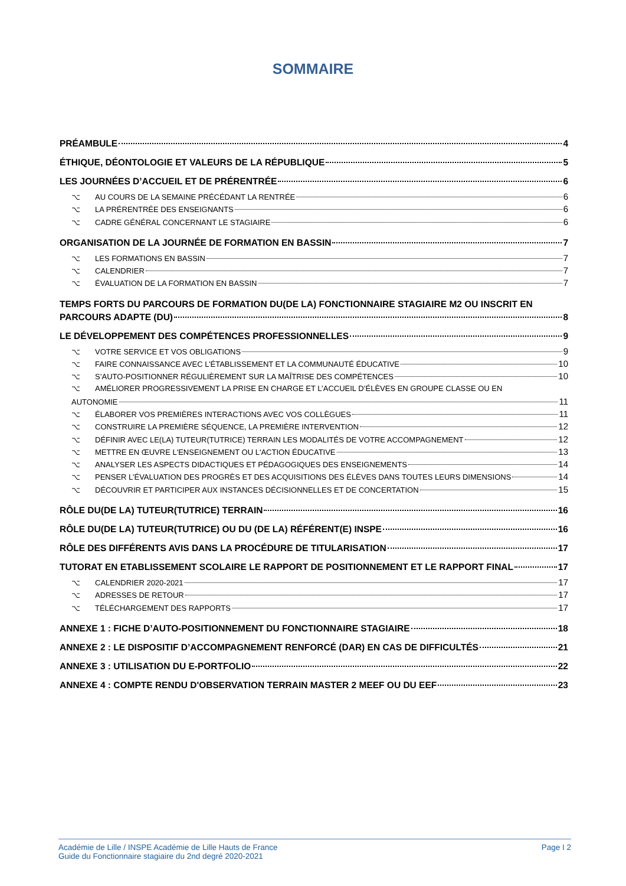SOMMAIRE
PRÉAMBULE 4
ÉTHIQUE, DÉONTOLOGIE ET VALEURS DE LA RÉPUBLIQUE 5
LES JOURNÉES D’ACCUEIL ET DE PRÉRENTRÉE 6
⌥ AU COURS DE LA SEMAINE PRÉCÉDANT LA RENTRÉE 6
⌥ LA PRÉRENTRÉE DES ENSEIGNANTS 6
⌥ CADRE GÉNÉRAL CONCERNANT LE STAGIAIRE 6
ORGANISATION DE LA JOURNÉE DE FORMATION EN BASSIN 7
⌥ LES FORMATIONS EN BASSIN 7
⌥ CALENDRIER 7
⌥ ÉVALUATION DE LA FORMATION EN BASSIN 7
TEMPS FORTS DU PARCOURS DE FORMATION DU(DE LA) FONCTIONNAIRE STAGIAIRE M2 OU INSCRIT EN
PARCOURS ADAPTE (DU) 8
LE DÉVELOPPEMENT DES COMPÉTENCES PROFESSIONNELLES 9
⌥ VOTRE SERVICE ET VOS OBLIGATIONS 9
⌥ FAIRE CONNAISSANCE AVEC L’ÉTABLISSEMENT ET LA COMMUNAUTÉ ÉDUCATIVE 10
⌥ S’AUTO-POSITIONNER RÉGULIÈREMENT SUR LA MAÎTRISE DES COMPÉTENCES 10
⌥ AMÉLIORER PROGRESSIVEMENT LA PRISE EN CHARGE ET L’ACCUEIL D’ÉLÈVES EN GROUPE CLASSE OU EN
AUTONOMIE 11
⌥ ÉLABORER VOS PREMIÈRES INTERACTIONS AVEC VOS COLLÈGUES 11
⌥ CONSTRUIRE LA PREMIÈRE SÉQUENCE, LA PREMIÈRE INTERVENTION 12
⌥ DÉFINIR AVEC LE(LA) TUTEUR(TUTRICE) TERRAIN LES MODALITÉS DE VOTRE ACCOMPAGNEMENT 12
⌥ METTRE EN ŒUVRE L'ENSEIGNEMENT OU L'ACTION ÉDUCATIVE 13
⌥ ANALYSER LES ASPECTS DIDACTIQUES ET PÉDAGOGIQUES DES ENSEIGNEMENTS 14
⌥ PENSER L’ÉVALUATION DES PROGRÈS ET DES ACQUISITIONS DES ÉLÈVES DANS TOUTES LEURS DIMENSIONS 14
⌥ DÉCOUVRIR ET PARTICIPER AUX INSTANCES DÉCISIONNELLES ET DE CONCERTATION 15
RÔLE DU(DE LA) TUTEUR(TUTRICE) TERRAIN 16
RÔLE DU(DE LA) TUTEUR(TUTRICE) OU DU (DE LA) RÉFÉRENT(E) INSPE 16
RÔLE DES DIFFÉRENTS AVIS DANS LA PROCÉDURE DE TITULARISATION 17
TUTORAT EN ETABLISSEMENT SCOLAIRE LE RAPPORT DE POSITIONNEMENT ET LE RAPPORT FINAL 17
⌥ CALENDRIER 2020-2021 17
⌥ ADRESSES DE RETOUR 17
⌥ TÉLÉCHARGEMENT DES RAPPORTS 17
ANNEXE 1 : FICHE D’AUTO-POSITIONNEMENT DU FONCTIONNAIRE STAGIAIRE 18
ANNEXE 2 : LE DISPOSITIF D’ACCOMPAGNEMENT RENFORCÉ (DAR) EN CAS DE DIFFICULTÉS 21
ANNEXE 3 : UTILISATION DU E-PORTFOLIO 22
ANNEXE 4 : COMPTE RENDU D'OBSERVATION TERRAIN MASTER 2 MEEF OU DU EEF 23
Académie de Lille / INSPE Académie de Lille Hauts de France
Guide du Fonctionnaire stagiaire du 2nd degré 2020-2021
Page I 2